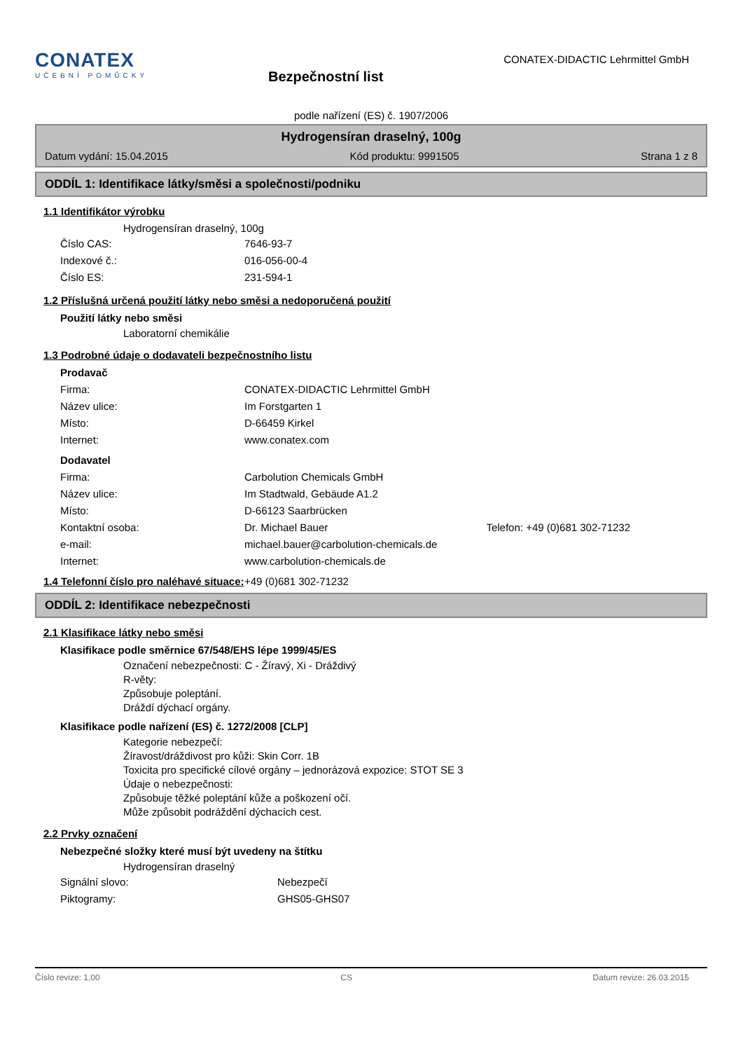CONATEX
UČEBNÍ POMŮCKY
Bezpečnostní list
CONATEX-DIDACTIC Lehrmittel GmbH
podle nařízení (ES) č. 1907/2006
Hydrogensíran draselný, 100g
Datum vydání: 15.04.2015 Kód produktu: 9991505 Strana 1 z 8
ODDÍL 1: Identifikace látky/směsi a společnosti/podniku
1.1 Identifikátor výrobku
Hydrogensíran draselný, 100g
Číslo CAS: 7646-93-7
Indexové č.: 016-056-00-4
Číslo ES: 231-594-1
1.2 Příslušná určená použití látky nebo směsi a nedoporučená použití
Použití látky nebo směsi
Laboratorní chemikálie
1.3 Podrobné údaje o dodavateli bezpečnostního listu
Prodavač
Firma: CONATEX-DIDACTIC Lehrmittel GmbH
Název ulice: Im Forstgarten 1
Místo: D-66459 Kirkel
Internet: www.conatex.com
Dodavatel
Firma: Carbolution Chemicals GmbH
Název ulice: Im Stadtwald, Gebäude A1.2
Místo: D-66123 Saarbrücken
Kontaktní osoba: Dr. Michael Bauer Telefon: +49 (0)681 302-71232
e-mail: michael.bauer@carbolution-chemicals.de
Internet: www.carbolution-chemicals.de
1.4 Telefonní číslo pro naléhavé situace: +49 (0)681 302-71232
ODDÍL 2: Identifikace nebezpečnosti
2.1 Klasifikace látky nebo směsi
Klasifikace podle směrnice 67/548/EHS lépe 1999/45/ES
Označení nebezpečnosti: C - Žíravý, Xi - Dráždivý
R-věty:
Způsobuje poleptání.
Dráždí dýchací orgány.
Klasifikace podle nařízení (ES) č. 1272/2008 [CLP]
Kategorie nebezpečí:
Žíravost/dráždivost pro kůži: Skin Corr. 1B
Toxicita pro specifické cílové orgány – jednorázová expozice: STOT SE 3
Údaje o nebezpečnosti:
Způsobuje těžké poleptání kůže a poškození očí.
Může způsobit podráždění dýchacích cest.
2.2 Prvky označení
Nebezpečné složky které musí být uvedeny na štítku
Hydrogensíran draselný
Signální slovo: Nebezpečí
Piktogramy: GHS05-GHS07
Číslo revize: 1,00 CS Datum revize: 26.03.2015